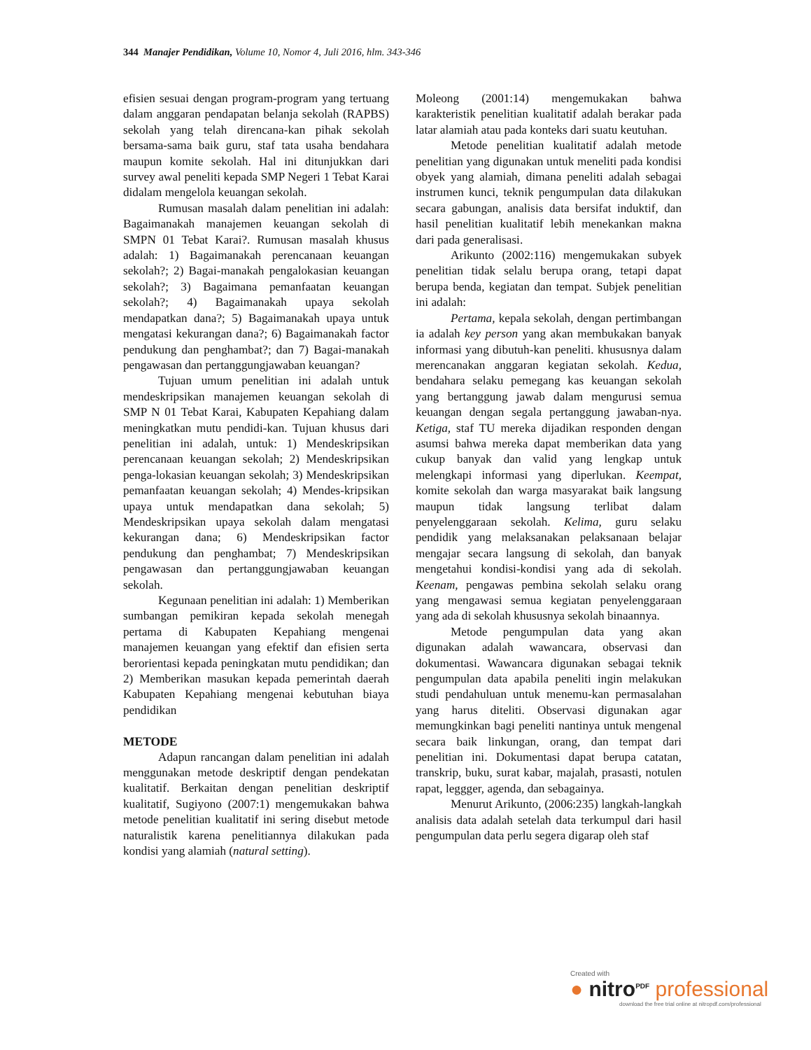344 Manajer Pendidikan, Volume 10, Nomor 4, Juli 2016, hlm. 343-346
efisien sesuai dengan program-program yang tertuang dalam anggaran pendapatan belanja sekolah (RAPBS) sekolah yang telah direncana-kan pihak sekolah bersama-sama baik guru, staf tata usaha bendahara maupun komite sekolah. Hal ini ditunjukkan dari survey awal peneliti kepada SMP Negeri 1 Tebat Karai didalam mengelola keuangan sekolah.
Rumusan masalah dalam penelitian ini adalah: Bagaimanakah manajemen keuangan sekolah di SMPN 01 Tebat Karai?. Rumusan masalah khusus adalah: 1) Bagaimanakah perencanaan keuangan sekolah?; 2) Bagai-manakah pengalokasian keuangan sekolah?; 3) Bagaimana pemanfaatan keuangan sekolah?; 4) Bagaimanakah upaya sekolah mendapatkan dana?; 5) Bagaimanakah upaya untuk mengatasi kekurangan dana?; 6) Bagaimanakah factor pendukung dan penghambat?; dan 7) Bagai-manakah pengawasan dan pertanggungjawaban keuangan?
Tujuan umum penelitian ini adalah untuk mendeskripsikan manajemen keuangan sekolah di SMP N 01 Tebat Karai, Kabupaten Kepahiang dalam meningkatkan mutu pendidi-kan. Tujuan khusus dari penelitian ini adalah, untuk: 1) Mendeskripsikan perencanaan keuangan sekolah; 2) Mendeskripsikan penga-lokasian keuangan sekolah; 3) Mendeskripsikan pemanfaatan keuangan sekolah; 4) Mendes-kripsikan upaya untuk mendapatkan dana sekolah; 5) Mendeskripsikan upaya sekolah dalam mengatasi kekurangan dana; 6) Mendeskripsikan factor pendukung dan penghambat; 7) Mendeskripsikan pengawasan dan pertanggungjawaban keuangan sekolah.
Kegunaan penelitian ini adalah: 1) Memberikan sumbangan pemikiran kepada sekolah menegah pertama di Kabupaten Kepahiang mengenai manajemen keuangan yang efektif dan efisien serta berorientasi kepada peningkatan mutu pendidikan; dan 2) Memberikan masukan kepada pemerintah daerah Kabupaten Kepahiang mengenai kebutuhan biaya pendidikan
METODE
Adapun rancangan dalam penelitian ini adalah menggunakan metode deskriptif dengan pendekatan kualitatif. Berkaitan dengan penelitian deskriptif kualitatif, Sugiyono (2007:1) mengemukakan bahwa metode penelitian kualitatif ini sering disebut metode naturalistik karena penelitiannya dilakukan pada kondisi yang alamiah (natural setting).
Moleong (2001:14) mengemukakan bahwa karakteristik penelitian kualitatif adalah berakar pada latar alamiah atau pada konteks dari suatu keutuhan.
Metode penelitian kualitatif adalah metode penelitian yang digunakan untuk meneliti pada kondisi obyek yang alamiah, dimana peneliti adalah sebagai instrumen kunci, teknik pengumpulan data dilakukan secara gabungan, analisis data bersifat induktif, dan hasil penelitian kualitatif lebih menekankan makna dari pada generalisasi.
Arikunto (2002:116) mengemukakan subyek penelitian tidak selalu berupa orang, tetapi dapat berupa benda, kegiatan dan tempat. Subjek penelitian ini adalah:
Pertama, kepala sekolah, dengan pertimbangan ia adalah key person yang akan membukakan banyak informasi yang dibutuh-kan peneliti. khususnya dalam merencanakan anggaran kegiatan sekolah. Kedua, bendahara selaku pemegang kas keuangan sekolah yang bertanggung jawab dalam mengurusi semua keuangan dengan segala pertanggung jawaban-nya. Ketiga, staf TU mereka dijadikan responden dengan asumsi bahwa mereka dapat memberikan data yang cukup banyak dan valid yang lengkap untuk melengkapi informasi yang diperlukan. Keempat, komite sekolah dan warga masyarakat baik langsung maupun tidak langsung terlibat dalam penyelenggaraan sekolah. Kelima, guru selaku pendidik yang melaksanakan pelaksanaan belajar mengajar secara langsung di sekolah, dan banyak mengetahui kondisi-kondisi yang ada di sekolah. Keenam, pengawas pembina sekolah selaku orang yang mengawasi semua kegiatan penyelenggaraan yang ada di sekolah khususnya sekolah binaannya.
Metode pengumpulan data yang akan digunakan adalah wawancara, observasi dan dokumentasi. Wawancara digunakan sebagai teknik pengumpulan data apabila peneliti ingin melakukan studi pendahuluan untuk menemu-kan permasalahan yang harus diteliti. Observasi digunakan agar memungkinkan bagi peneliti nantinya untuk mengenal secara baik linkungan, orang, dan tempat dari penelitian ini. Dokumentasi dapat berupa catatan, transkrip, buku, surat kabar, majalah, prasasti, notulen rapat, leggger, agenda, dan sebagainya.
Menurut Arikunto, (2006:235) langkah-langkah analisis data adalah setelah data terkumpul dari hasil pengumpulan data perlu segera digarap oleh staf
Created with
● nitro<sup>PDF</sup> professional
download the free trial online at nitropdf.com/professional